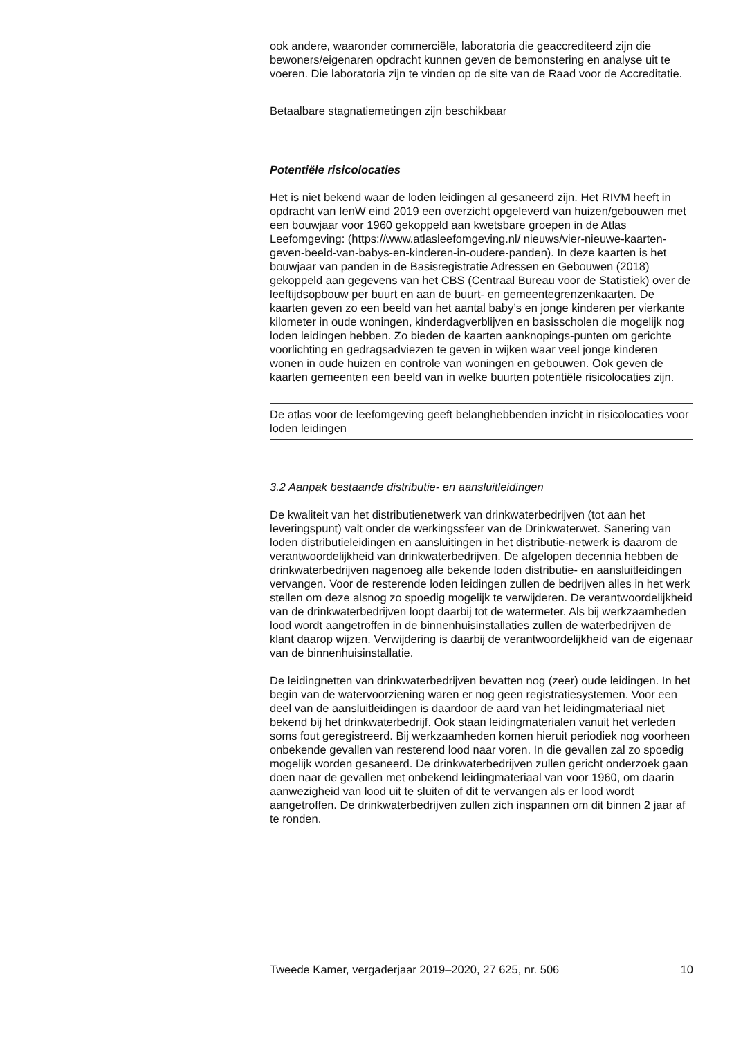ook andere, waaronder commerciële, laboratoria die geaccrediteerd zijn die bewoners/eigenaren opdracht kunnen geven de bemonstering en analyse uit te voeren. Die laboratoria zijn te vinden op de site van de Raad voor de Accreditatie.
Betaalbare stagnatiemetingen zijn beschikbaar
Potentiële risicolocaties
Het is niet bekend waar de loden leidingen al gesaneerd zijn. Het RIVM heeft in opdracht van IenW eind 2019 een overzicht opgeleverd van huizen/gebouwen met een bouwjaar voor 1960 gekoppeld aan kwetsbare groepen in de Atlas Leefomgeving: (https://www.atlasleefomgeving.nl/ nieuws/vier-nieuwe-kaarten-geven-beeld-van-babys-en-kinderen-in-oudere-panden). In deze kaarten is het bouwjaar van panden in de Basisregistratie Adressen en Gebouwen (2018) gekoppeld aan gegevens van het CBS (Centraal Bureau voor de Statistiek) over de leeftijdsopbouw per buurt en aan de buurt- en gemeentegrenzenkaarten. De kaarten geven zo een beeld van het aantal baby’s en jonge kinderen per vierkante kilometer in oude woningen, kinderdagverblijven en basisscholen die mogelijk nog loden leidingen hebben. Zo bieden de kaarten aanknopings-punten om gerichte voorlichting en gedragsadviezen te geven in wijken waar veel jonge kinderen wonen in oude huizen en controle van woningen en gebouwen. Ook geven de kaarten gemeenten een beeld van in welke buurten potentiële risicolocaties zijn.
De atlas voor de leefomgeving geeft belanghebbenden inzicht in risicolocaties voor loden leidingen
3.2 Aanpak bestaande distributie- en aansluitleidingen
De kwaliteit van het distributienetwerk van drinkwaterbedrijven (tot aan het leveringspunt) valt onder de werkingssfeer van de Drinkwaterwet. Sanering van loden distributieleidingen en aansluitingen in het distributie-netwerk is daarom de verantwoordelijkheid van drinkwaterbedrijven. De afgelopen decennia hebben de drinkwaterbedrijven nagenoeg alle bekende loden distributie- en aansluitleidingen vervangen. Voor de resterende loden leidingen zullen de bedrijven alles in het werk stellen om deze alsnog zo spoedig mogelijk te verwijderen. De verantwoordelijkheid van de drinkwaterbedrijven loopt daarbij tot de watermeter. Als bij werkzaamheden lood wordt aangetroffen in de binnenhuisinstallaties zullen de waterbedrijven de klant daarop wijzen. Verwijdering is daarbij de verantwoordelijkheid van de eigenaar van de binnenhuisinstallatie.
De leidingnetten van drinkwaterbedrijven bevatten nog (zeer) oude leidingen. In het begin van de watervoorziening waren er nog geen registratiesystemen. Voor een deel van de aansluitleidingen is daardoor de aard van het leidingmateriaal niet bekend bij het drinkwaterbedrijf. Ook staan leidingmaterialen vanuit het verleden soms fout geregistreerd. Bij werkzaamheden komen hieruit periodiek nog voorheen onbekende gevallen van resterend lood naar voren. In die gevallen zal zo spoedig mogelijk worden gesaneerd. De drinkwaterbedrijven zullen gericht onderzoek gaan doen naar de gevallen met onbekend leidingmateriaal van voor 1960, om daarin aanwezigheid van lood uit te sluiten of dit te vervangen als er lood wordt aangetroffen. De drinkwaterbedrijven zullen zich inspannen om dit binnen 2 jaar af te ronden.
Tweede Kamer, vergaderjaar 2019–2020, 27 625, nr. 506 10